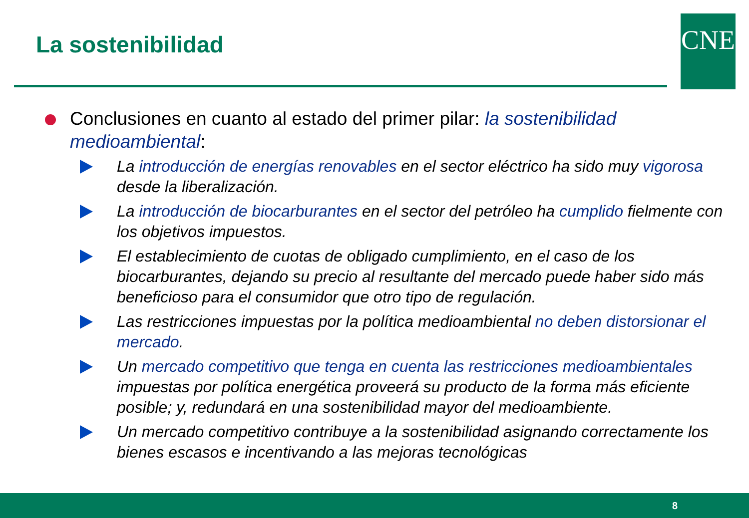La sostenibilidad CNE
Conclusiones en cuanto al estado del primer pilar: la sostenibilidad medioambiental:
La introducción de energías renovables en el sector eléctrico ha sido muy vigorosa desde la liberalización.
La introducción de biocarburantes en el sector del petróleo ha cumplido fielmente con los objetivos impuestos.
El establecimiento de cuotas de obligado cumplimiento, en el caso de los biocarburantes, dejando su precio al resultante del mercado puede haber sido más beneficioso para el consumidor que otro tipo de regulación.
Las restricciones impuestas por la política medioambiental no deben distorsionar el mercado.
Un mercado competitivo que tenga en cuenta las restricciones medioambientales impuestas por política energética proveerá su producto de la forma más eficiente posible; y, redundará en una sostenibilidad mayor del medioambiente.
Un mercado competitivo contribuye a la sostenibilidad asignando correctamente los bienes escasos e incentivando a las mejoras tecnológicas
8